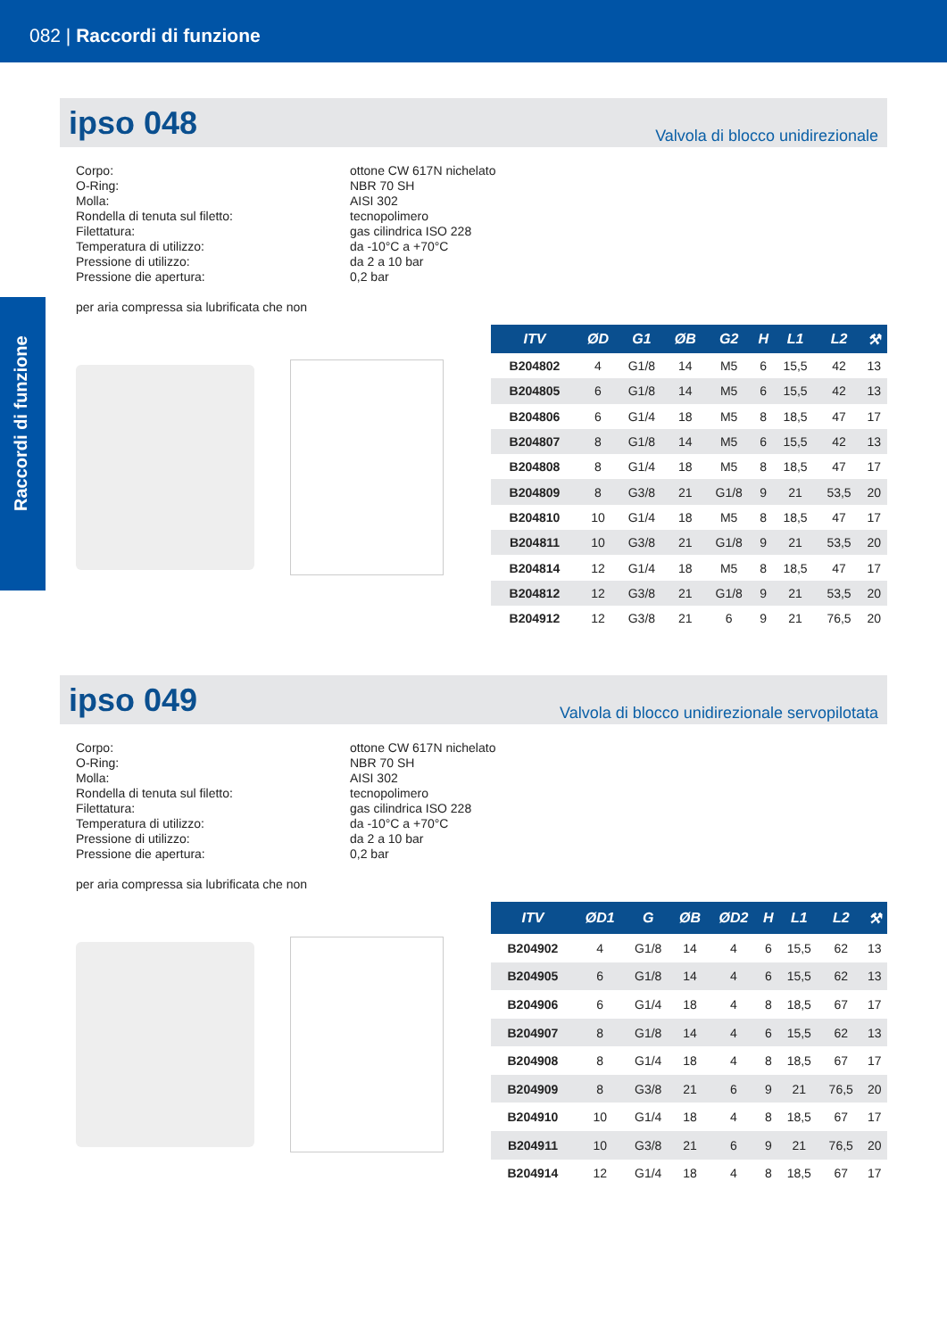082 | Raccordi di funzione
Raccordi di funzione
ipso 048
Valvola di blocco unidirezionale
Corpo:
ottone CW 617N nichelato
O-Ring:
NBR 70 SH
Molla:
AISI 302
Rondella di tenuta sul filetto:
tecnopolimero
Filettatura:
gas cilindrica ISO 228
Temperatura di utilizzo:
da -10°C a +70°C
Pressione di utilizzo:
da 2 a 10 bar
Pressione die apertura:
0,2 bar
per aria compressa sia lubrificata che non
| ITV | ØD | G1 | ØB | G2 | H | L1 | L2 | ⚒ |
| --- | --- | --- | --- | --- | --- | --- | --- | --- |
| B204802 | 4 | G1/8 | 14 | M5 | 6 | 15,5 | 42 | 13 |
| B204805 | 6 | G1/8 | 14 | M5 | 6 | 15,5 | 42 | 13 |
| B204806 | 6 | G1/4 | 18 | M5 | 8 | 18,5 | 47 | 17 |
| B204807 | 8 | G1/8 | 14 | M5 | 6 | 15,5 | 42 | 13 |
| B204808 | 8 | G1/4 | 18 | M5 | 8 | 18,5 | 47 | 17 |
| B204809 | 8 | G3/8 | 21 | G1/8 | 9 | 21 | 53,5 | 20 |
| B204810 | 10 | G1/4 | 18 | M5 | 8 | 18,5 | 47 | 17 |
| B204811 | 10 | G3/8 | 21 | G1/8 | 9 | 21 | 53,5 | 20 |
| B204814 | 12 | G1/4 | 18 | M5 | 8 | 18,5 | 47 | 17 |
| B204812 | 12 | G3/8 | 21 | G1/8 | 9 | 21 | 53,5 | 20 |
| B204912 | 12 | G3/8 | 21 | 6 | 9 | 21 | 76,5 | 20 |
ipso 049
Valvola di blocco unidirezionale servopilotata
Corpo:
ottone CW 617N nichelato
O-Ring:
NBR 70 SH
Molla:
AISI 302
Rondella di tenuta sul filetto:
tecnopolimero
Filettatura:
gas cilindrica ISO 228
Temperatura di utilizzo:
da -10°C a +70°C
Pressione di utilizzo:
da 2 a 10 bar
Pressione die apertura:
0,2 bar
per aria compressa sia lubrificata che non
| ITV | ØD1 | G | ØB | ØD2 | H | L1 | L2 | ⚒ |
| --- | --- | --- | --- | --- | --- | --- | --- | --- |
| B204902 | 4 | G1/8 | 14 | 4 | 6 | 15,5 | 62 | 13 |
| B204905 | 6 | G1/8 | 14 | 4 | 6 | 15,5 | 62 | 13 |
| B204906 | 6 | G1/4 | 18 | 4 | 8 | 18,5 | 67 | 17 |
| B204907 | 8 | G1/8 | 14 | 4 | 6 | 15,5 | 62 | 13 |
| B204908 | 8 | G1/4 | 18 | 4 | 8 | 18,5 | 67 | 17 |
| B204909 | 8 | G3/8 | 21 | 6 | 9 | 21 | 76,5 | 20 |
| B204910 | 10 | G1/4 | 18 | 4 | 8 | 18,5 | 67 | 17 |
| B204911 | 10 | G3/8 | 21 | 6 | 9 | 21 | 76,5 | 20 |
| B204914 | 12 | G1/4 | 18 | 4 | 8 | 18,5 | 67 | 17 |